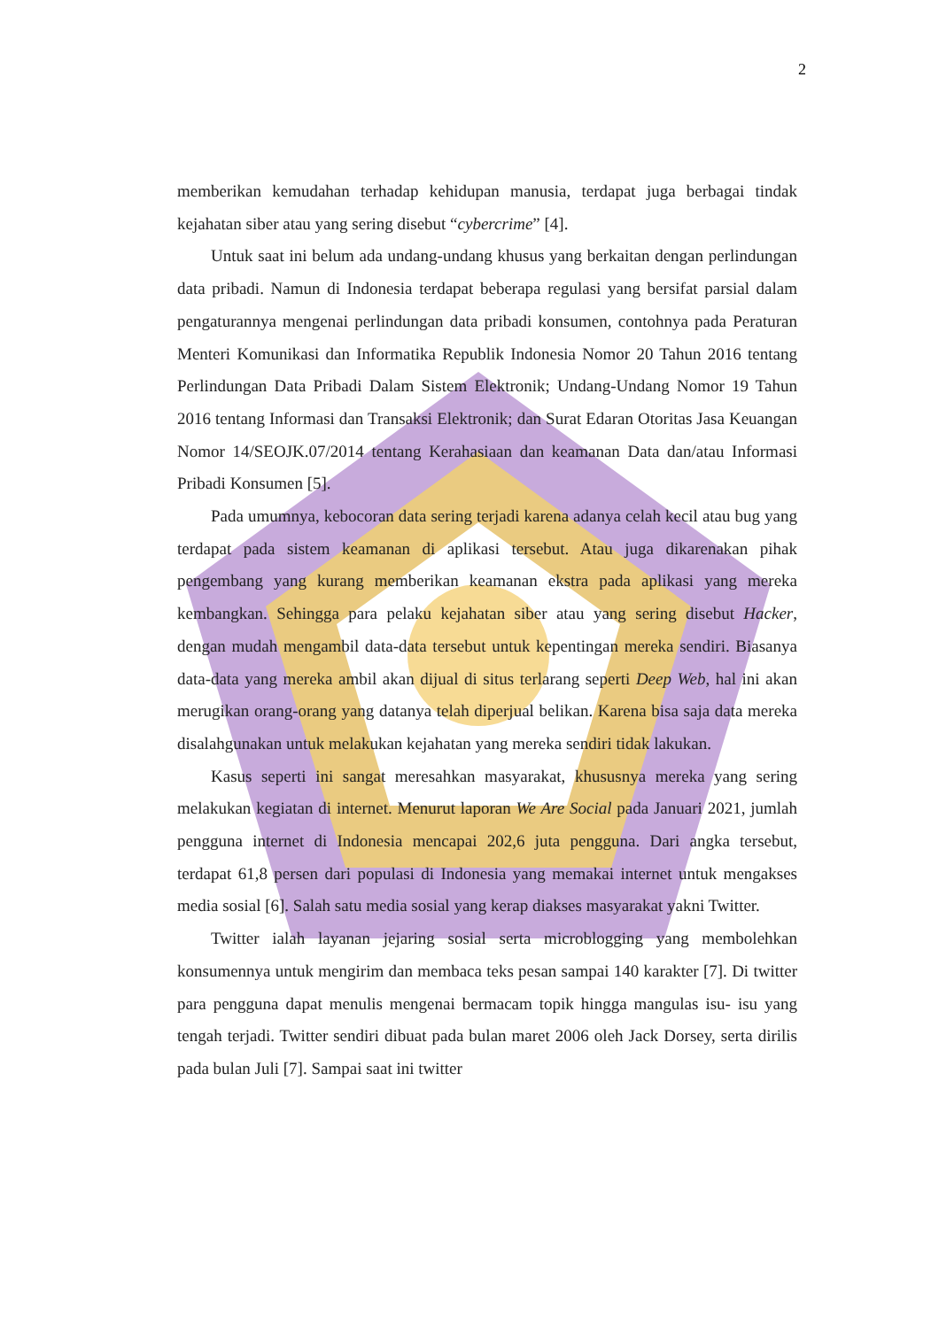2
memberikan kemudahan terhadap kehidupan manusia, terdapat juga berbagai tindak kejahatan siber atau yang sering disebut “cybercrime” [4].
Untuk saat ini belum ada undang-undang khusus yang berkaitan dengan perlindungan data pribadi. Namun di Indonesia terdapat beberapa regulasi yang bersifat parsial dalam pengaturannya mengenai perlindungan data pribadi konsumen, contohnya pada Peraturan Menteri Komunikasi dan Informatika Republik Indonesia Nomor 20 Tahun 2016 tentang Perlindungan Data Pribadi Dalam Sistem Elektronik; Undang-Undang Nomor 19 Tahun 2016 tentang Informasi dan Transaksi Elektronik; dan Surat Edaran Otoritas Jasa Keuangan Nomor 14/SEOJK.07/2014 tentang Kerahasiaan dan keamanan Data dan/atau Informasi Pribadi Konsumen [5].
Pada umumnya, kebocoran data sering terjadi karena adanya celah kecil atau bug yang terdapat pada sistem keamanan di aplikasi tersebut. Atau juga dikarenakan pihak pengembang yang kurang memberikan keamanan ekstra pada aplikasi yang mereka kembangkan. Sehingga para pelaku kejahatan siber atau yang sering disebut Hacker, dengan mudah mengambil data-data tersebut untuk kepentingan mereka sendiri. Biasanya data-data yang mereka ambil akan dijual di situs terlarang seperti Deep Web, hal ini akan merugikan orang-orang yang datanya telah diperjual belikan. Karena bisa saja data mereka disalahgunakan untuk melakukan kejahatan yang mereka sendiri tidak lakukan.
Kasus seperti ini sangat meresahkan masyarakat, khususnya mereka yang sering melakukan kegiatan di internet. Menurut laporan We Are Social pada Januari 2021, jumlah pengguna internet di Indonesia mencapai 202,6 juta pengguna. Dari angka tersebut, terdapat 61,8 persen dari populasi di Indonesia yang memakai internet untuk mengakses media sosial [6]. Salah satu media sosial yang kerap diakses masyarakat yakni Twitter.
Twitter ialah layanan jejaring sosial serta microblogging yang membolehkan konsumennya untuk mengirim dan membaca teks pesan sampai 140 karakter [7]. Di twitter para pengguna dapat menulis mengenai bermacam topik hingga mangulas isu- isu yang tengah terjadi. Twitter sendiri dibuat pada bulan maret 2006 oleh Jack Dorsey, serta dirilis pada bulan Juli [7]. Sampai saat ini twitter